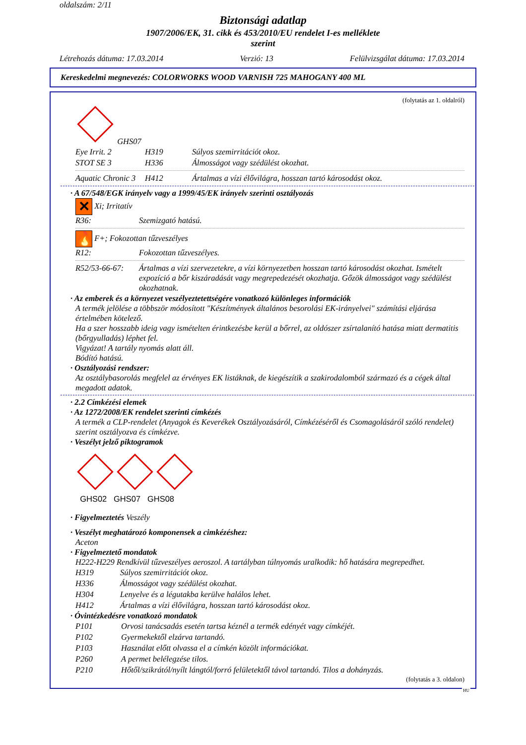oldalszám: 2/11
Biztonsági adatlap
1907/2006/EK, 31. cikk és 453/2010/EU rendelet I-es melléklete
szerint
Létrehozás dátuma: 17.03.2014 Verzió: 13 Felülvizsgálat dátuma: 17.03.2014
Kereskedelmi megnevezés: COLORWORKS WOOD VARNISH 725 MAHOGANY 400 ML
(folytatás az 1. oldalról)
GHS07
| Eye Irrit. 2 | H319 | Súlyos szemirritációt okoz. |
| STOT SE 3 | H336 | Álmosságot vagy szédülést okozhat. |
| Aquatic Chronic 3 | H412 | Ártalmas a vízi élővilágra, hosszan tartó károsodást okoz. |
· A 67/548/EGK irányelv vagy a 1999/45/EK irányelv szerinti osztályozás
✕ Xi; Irritatív
| R36: | Szemizgató hatású. |
🔥 F+; Fokozottan tűzveszélyes
| R12: | Fokozottan tűzveszélyes. |
| R52/53-66-67: | Ártalmas a vízi szervezetekre, a vízi környezetben hosszan tartó károsodást okozhat. Ismételt expozíció a bőr kiszáradását vagy megrepedezését okozhatja. Gőzök álmosságot vagy szédülést okozhatnak. |
· Az emberek és a környezet veszélyeztetettségére vonatkozó különleges információk
A termék jelölése a többször módosított "Készítmények általános besorolási EK-irányelvei" számítási eljárása értelmében kötelező.
Ha a szer hosszabb ideig vagy ismételten érintkezésbe kerül a bőrrel, az oldószer zsírtalanító hatása miatt dermatitis (bőrgyulladás) léphet fel.
Vigyázat! A tartály nyomás alatt áll.
Bódító hatású.
· Osztályozási rendszer:
Az osztálybasorolás megfelel az érvényes EK listáknak, de kiegészítik a szakirodalomból származó és a cégek által megadott adatok.
· 2.2 Címkézési elemek
· Az 1272/2008/EK rendelet szerinti címkézés
A termék a CLP-rendelet (Anyagok és Keverékek Osztályozásáról, Címkézéséről és Csomagolásáról szóló rendelet) szerint osztályozva és címkézve.
· Veszélyt jelző piktogramok
GHS02 GHS07 GHS08
· Figyelmeztetés Veszély
· Veszélyt meghatározó komponensek a cimkézéshez:
Aceton
· Figyelmeztető mondatok
H222-H229 Rendkívül tűzveszélyes aeroszol. A tartályban túlnyomás uralkodik: hő hatására megrepedhet.
| H319 | Súlyos szemirritációt okoz. |
| H336 | Álmosságot vagy szédülést okozhat. |
| H304 | Lenyelve és a légutakba kerülve halálos lehet. |
| H412 | Ártalmas a vízi élővilágra, hosszan tartó károsodást okoz. |
· Óvintézkedésre vonatkozó mondatok
| P101 | Orvosi tanácsadás esetén tartsa kéznél a termék edényét vagy címkéjét. |
| P102 | Gyermekektől elzárva tartandó. |
| P103 | Használat előtt olvassa el a címkén közölt információkat. |
| P260 | A permet belélegzése tilos. |
| P210 | Hőtől/szikrától/nyílt lángtól/forró felületektől távol tartandó. Tilos a dohányzás. |
(folytatás a 3. oldalon)
HU